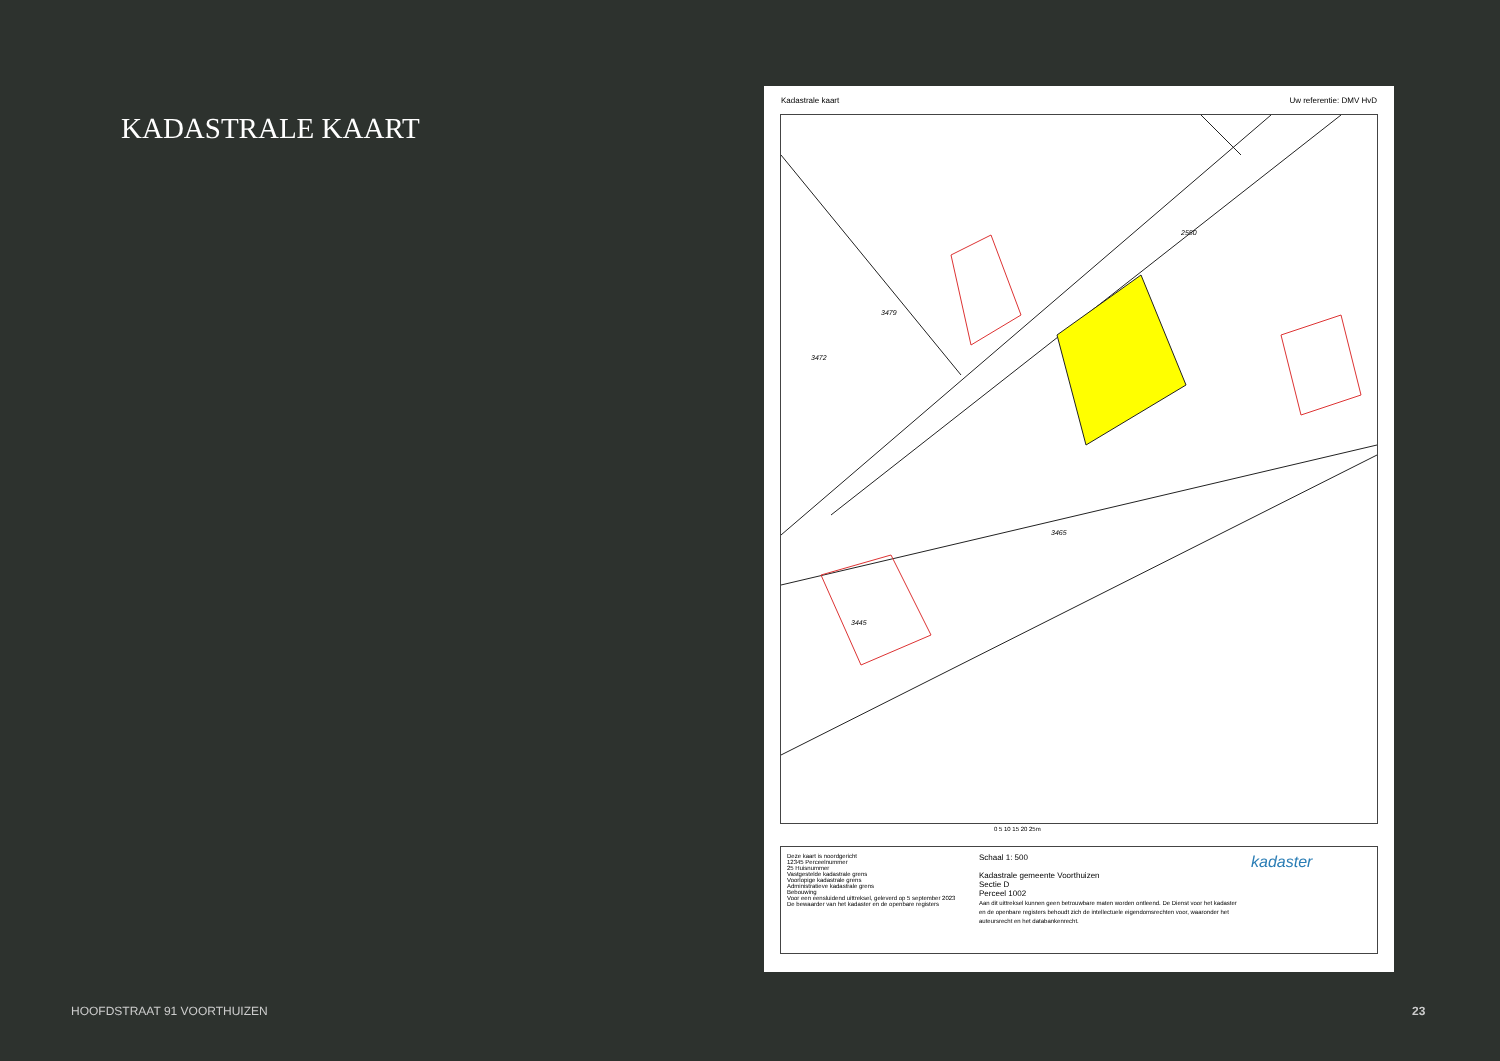KADASTRALE KAART
Kadastrale kaart Uw referentie: DMV HvD
3465
3472
3479
3445
2550
0 5 10 15 20 25m
Deze kaart is noordgericht
12345 Perceelnummer
25 Huisnummer
Vastgestelde kadastrale grens
Voorlopige kadastrale grens
Administratieve kadastrale grens
Bebouwing
Voor een eensluidend uittreksel, geleverd op 5 september 2023
De bewaarder van het kadaster en de openbare registers
Schaal 1: 500
Kadastrale gemeente Voorthuizen
Sectie D
Perceel 1002
Aan dit uittreksel kunnen geen betrouwbare maten worden ontleend. De Dienst voor het kadaster en de openbare registers behoudt zich de intellectuele eigendomsrechten voor, waaronder het auteursrecht en het databankenrecht.
kadaster
HOOFDSTRAAT 91 VOORTHUIZEN 23